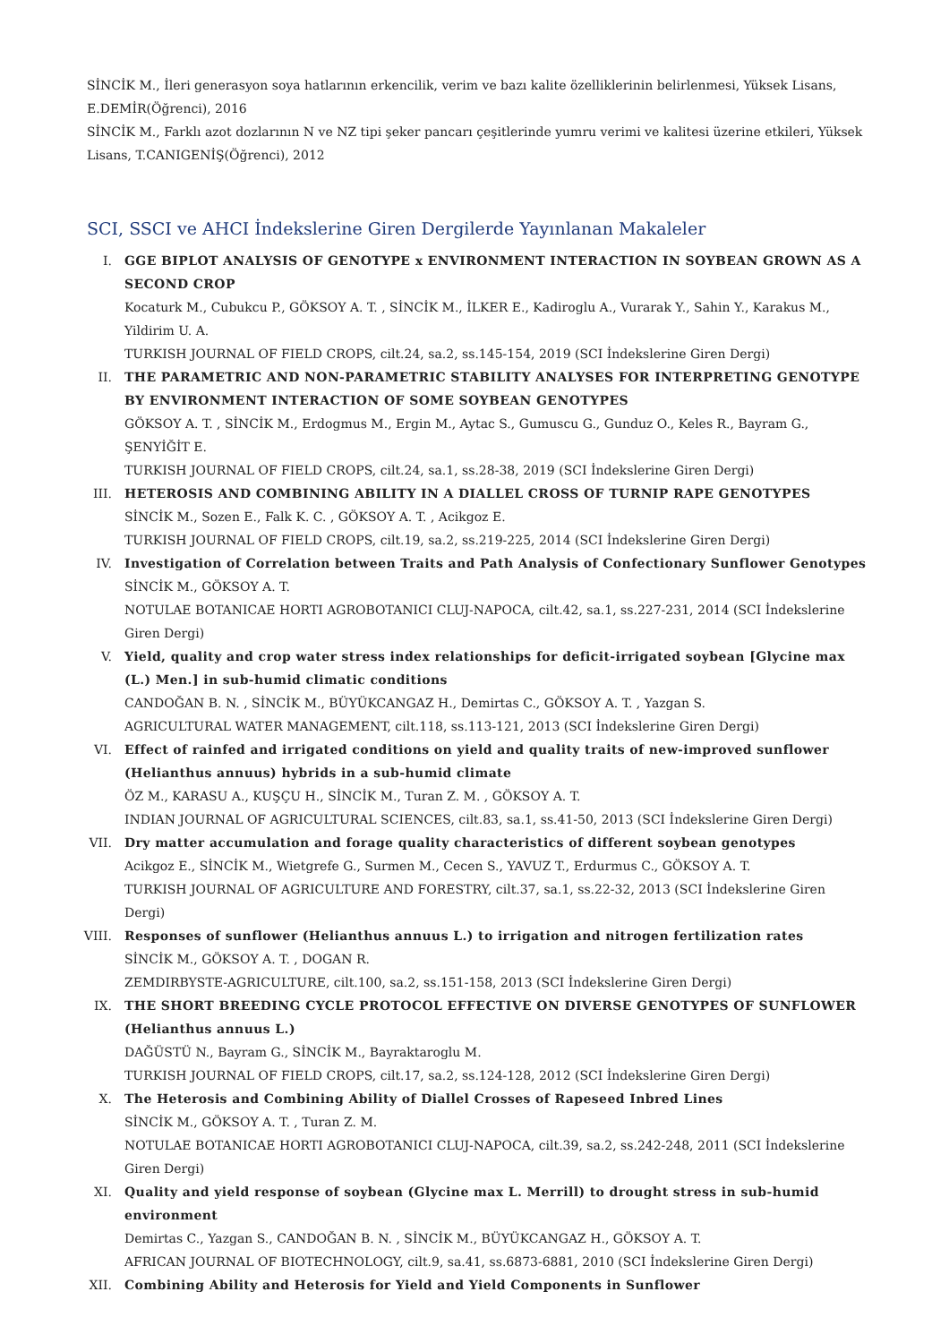SİNCİK M., İleri generasyon soya hatlarının erkencilik, verim ve bazı kalite özelliklerinin belirlenmesi, Yüksek Lisans, E.DEMİR(Öğrenci), 2016
SİNCİK M., Farklı azot dozlarının N ve NZ tipi şeker pancarı çeşitlerinde yumru verimi ve kalitesi üzerine etkileri, Yüksek Lisans, T.CANIGENİŞ(Öğrenci), 2012
SCI, SSCI ve AHCI İndekslerine Giren Dergilerde Yayınlanan Makaleler
I. GGE BIPLOT ANALYSIS OF GENOTYPE x ENVIRONMENT INTERACTION IN SOYBEAN GROWN AS A SECOND CROP
Kocaturk M., Cubukcu P., GÖKSOY A. T. , SİNCİK M., İLKER E., Kadiroglu A., Vurarak Y., Sahin Y., Karakus M., Yildirim U. A.
TURKISH JOURNAL OF FIELD CROPS, cilt.24, sa.2, ss.145-154, 2019 (SCI İndekslerine Giren Dergi)
II. THE PARAMETRIC AND NON-PARAMETRIC STABILITY ANALYSES FOR INTERPRETING GENOTYPE BY ENVIRONMENT INTERACTION OF SOME SOYBEAN GENOTYPES
GÖKSOY A. T. , SİNCİK M., Erdogmus M., Ergin M., Aytac S., Gumuscu G., Gunduz O., Keles R., Bayram G., ŞENYİĞİT E.
TURKISH JOURNAL OF FIELD CROPS, cilt.24, sa.1, ss.28-38, 2019 (SCI İndekslerine Giren Dergi)
III. HETEROSIS AND COMBINING ABILITY IN A DIALLEL CROSS OF TURNIP RAPE GENOTYPES
SİNCİK M., Sozen E., Falk K. C. , GÖKSOY A. T. , Acikgoz E.
TURKISH JOURNAL OF FIELD CROPS, cilt.19, sa.2, ss.219-225, 2014 (SCI İndekslerine Giren Dergi)
IV. Investigation of Correlation between Traits and Path Analysis of Confectionary Sunflower Genotypes
SİNCİK M., GÖKSOY A. T.
NOTULAE BOTANICAE HORTI AGROBOTANICI CLUJ-NAPOCA, cilt.42, sa.1, ss.227-231, 2014 (SCI İndekslerine Giren Dergi)
V. Yield, quality and crop water stress index relationships for deficit-irrigated soybean [Glycine max (L.) Men.] in sub-humid climatic conditions
CANDOĞAN B. N. , SİNCİK M., BÜYÜKCANGAZ H., Demirtas C., GÖKSOY A. T. , Yazgan S.
AGRICULTURAL WATER MANAGEMENT, cilt.118, ss.113-121, 2013 (SCI İndekslerine Giren Dergi)
VI. Effect of rainfed and irrigated conditions on yield and quality traits of new-improved sunflower (Helianthus annuus) hybrids in a sub-humid climate
ÖZ M., KARASU A., KUŞÇU H., SİNCİK M., Turan Z. M. , GÖKSOY A. T.
INDIAN JOURNAL OF AGRICULTURAL SCIENCES, cilt.83, sa.1, ss.41-50, 2013 (SCI İndekslerine Giren Dergi)
VII. Dry matter accumulation and forage quality characteristics of different soybean genotypes
Acikgoz E., SİNCİK M., Wietgrefe G., Surmen M., Cecen S., YAVUZ T., Erdurmus C., GÖKSOY A. T.
TURKISH JOURNAL OF AGRICULTURE AND FORESTRY, cilt.37, sa.1, ss.22-32, 2013 (SCI İndekslerine Giren Dergi)
VIII. Responses of sunflower (Helianthus annuus L.) to irrigation and nitrogen fertilization rates
SİNCİK M., GÖKSOY A. T. , DOGAN R.
ZEMDIRBYSTE-AGRICULTURE, cilt.100, sa.2, ss.151-158, 2013 (SCI İndekslerine Giren Dergi)
IX. THE SHORT BREEDING CYCLE PROTOCOL EFFECTIVE ON DIVERSE GENOTYPES OF SUNFLOWER (Helianthus annuus L.)
DAĞÜSTÜ N., Bayram G., SİNCİK M., Bayraktaroglu M.
TURKISH JOURNAL OF FIELD CROPS, cilt.17, sa.2, ss.124-128, 2012 (SCI İndekslerine Giren Dergi)
X. The Heterosis and Combining Ability of Diallel Crosses of Rapeseed Inbred Lines
SİNCİK M., GÖKSOY A. T. , Turan Z. M.
NOTULAE BOTANICAE HORTI AGROBOTANICI CLUJ-NAPOCA, cilt.39, sa.2, ss.242-248, 2011 (SCI İndekslerine Giren Dergi)
XI. Quality and yield response of soybean (Glycine max L. Merrill) to drought stress in sub-humid environment
Demirtas C., Yazgan S., CANDOĞAN B. N. , SİNCİK M., BÜYÜKCANGAZ H., GÖKSOY A. T.
AFRICAN JOURNAL OF BIOTECHNOLOGY, cilt.9, sa.41, ss.6873-6881, 2010 (SCI İndekslerine Giren Dergi)
XII. Combining Ability and Heterosis for Yield and Yield Components in Sunflower